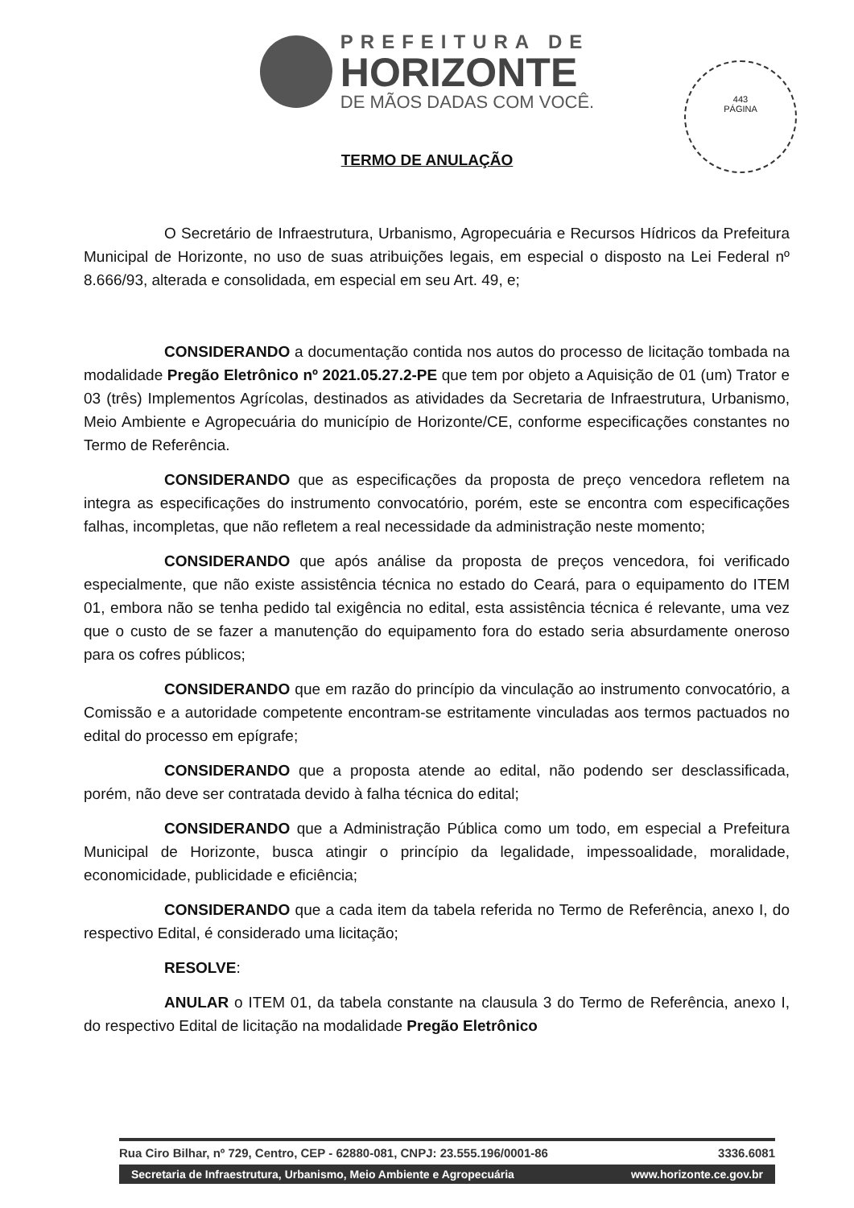PREFEITURA DE
HORIZONTE
DE MÃOS DADAS COM VOCÊ.
443
PÁGINA
TERMO DE ANULAÇÃO
O Secretário de Infraestrutura, Urbanismo, Agropecuária e Recursos Hídricos da Prefeitura Municipal de Horizonte, no uso de suas atribuições legais, em especial o disposto na Lei Federal nº 8.666/93, alterada e consolidada, em especial em seu Art. 49, e;
CONSIDERANDO a documentação contida nos autos do processo de licitação tombada na modalidade Pregão Eletrônico nº 2021.05.27.2-PE que tem por objeto a Aquisição de 01 (um) Trator e 03 (três) Implementos Agrícolas, destinados as atividades da Secretaria de Infraestrutura, Urbanismo, Meio Ambiente e Agropecuária do município de Horizonte/CE, conforme especificações constantes no Termo de Referência.
CONSIDERANDO que as especificações da proposta de preço vencedora refletem na integra as especificações do instrumento convocatório, porém, este se encontra com especificações falhas, incompletas, que não refletem a real necessidade da administração neste momento;
CONSIDERANDO que após análise da proposta de preços vencedora, foi verificado especialmente, que não existe assistência técnica no estado do Ceará, para o equipamento do ITEM 01, embora não se tenha pedido tal exigência no edital, esta assistência técnica é relevante, uma vez que o custo de se fazer a manutenção do equipamento fora do estado seria absurdamente oneroso para os cofres públicos;
CONSIDERANDO que em razão do princípio da vinculação ao instrumento convocatório, a Comissão e a autoridade competente encontram-se estritamente vinculadas aos termos pactuados no edital do processo em epígrafe;
CONSIDERANDO que a proposta atende ao edital, não podendo ser desclassificada, porém, não deve ser contratada devido à falha técnica do edital;
CONSIDERANDO que a Administração Pública como um todo, em especial a Prefeitura Municipal de Horizonte, busca atingir o princípio da legalidade, impessoalidade, moralidade, economicidade, publicidade e eficiência;
CONSIDERANDO que a cada item da tabela referida no Termo de Referência, anexo I, do respectivo Edital, é considerado uma licitação;
RESOLVE:
ANULAR o ITEM 01, da tabela constante na clausula 3 do Termo de Referência, anexo I, do respectivo Edital de licitação na modalidade Pregão Eletrônico
Rua Ciro Bilhar, nº 729, Centro, CEP - 62880-081, CNPJ: 23.555.196/0001-86 3336.6081
Secretaria de Infraestrutura, Urbanismo, Meio Ambiente e Agropecuária www.horizonte.ce.gov.br